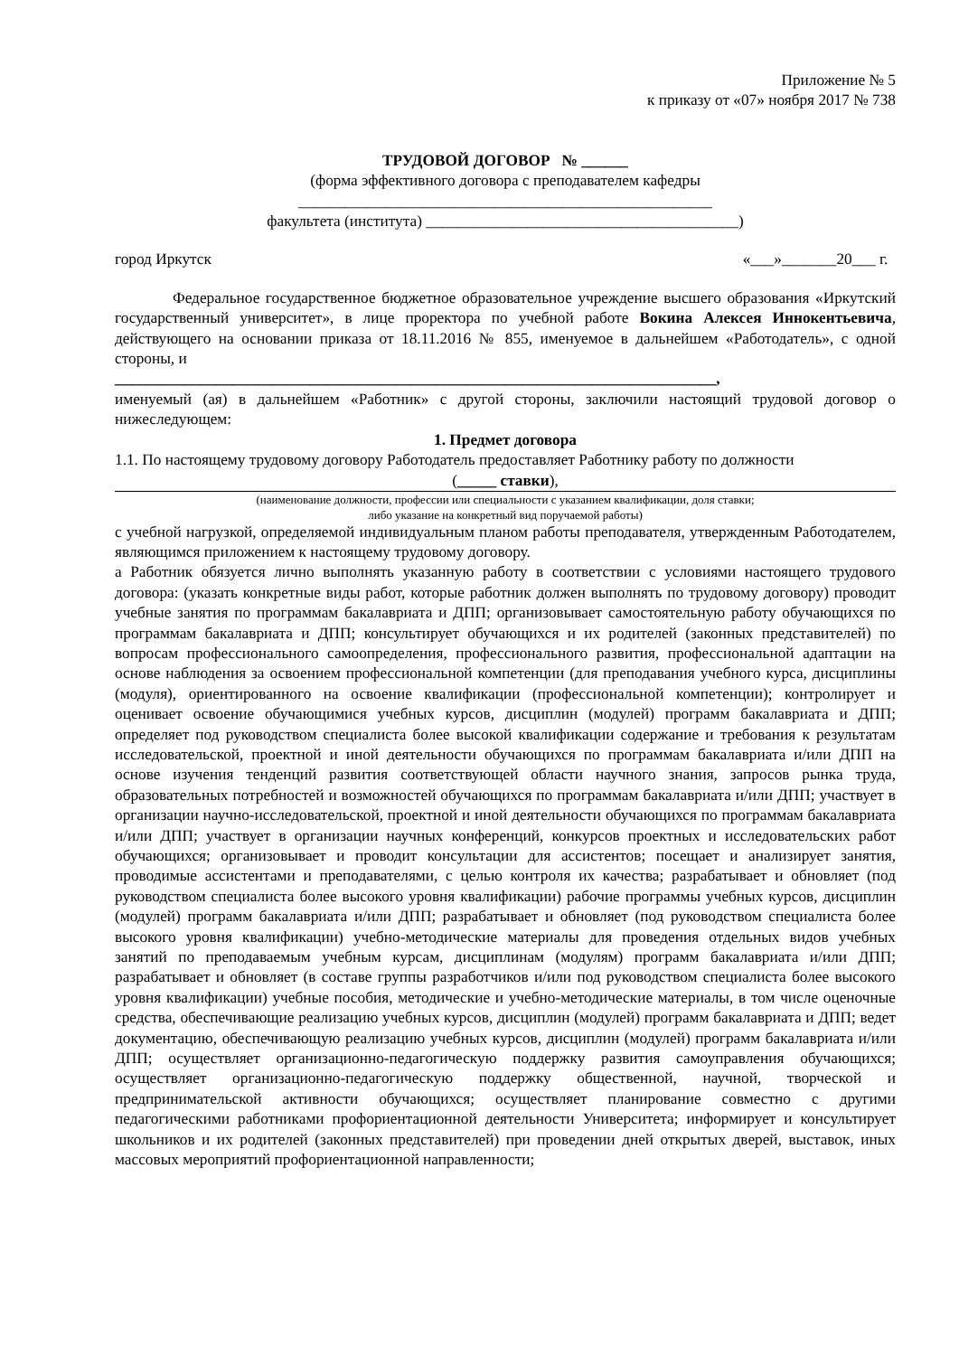Приложение № 5
к приказу от «07» ноября 2017 № 738
ТРУДОВОЙ ДОГОВОР № ______
(форма эффективного договора с преподавателем кафедры
_____________________________________________________
факультета (института) ________________________________________)
город Иркутск «___»_______20___ г.
Федеральное государственное бюджетное образовательное учреждение высшего образования «Иркутский государственный университет», в лице проректора по учебной работе Вокина Алексея Иннокентьевича, действующего на основании приказа от 18.11.2016 № 855, именуемое в дальнейшем «Работодатель», с одной стороны, и
_____________________________________________________________________________,
именуемый (ая) в дальнейшем «Работник» с другой стороны, заключили настоящий трудовой договор о нижеследующем:
1. Предмет договора
1.1. По настоящему трудовому договору Работодатель предоставляет Работнику работу по должности
(_____ ставки),
(наименование должности, профессии или специальности с указанием квалификации, доля ставки;
либо указание на конкретный вид поручаемой работы)
с учебной нагрузкой, определяемой индивидуальным планом работы преподавателя, утвержденным Работодателем, являющимся приложением к настоящему трудовому договору.
а Работник обязуется лично выполнять указанную работу в соответствии с условиями настоящего трудового договора: (указать конкретные виды работ, которые работник должен выполнять по трудовому договору) проводит учебные занятия по программам бакалавриата и ДПП; организовывает самостоятельную работу обучающихся по программам бакалавриата и ДПП; консультирует обучающихся и их родителей (законных представителей) по вопросам профессионального самоопределения, профессионального развития, профессиональной адаптации на основе наблюдения за освоением профессиональной компетенции (для преподавания учебного курса, дисциплины (модуля), ориентированного на освоение квалификации (профессиональной компетенции); контролирует и оценивает освоение обучающимися учебных курсов, дисциплин (модулей) программ бакалавриата и ДПП; определяет под руководством специалиста более высокой квалификации содержание и требования к результатам исследовательской, проектной и иной деятельности обучающихся по программам бакалавриата и/или ДПП на основе изучения тенденций развития соответствующей области научного знания, запросов рынка труда, образовательных потребностей и возможностей обучающихся по программам бакалавриата и/или ДПП; участвует в организации научно-исследовательской, проектной и иной деятельности обучающихся по программам бакалавриата и/или ДПП; участвует в организации научных конференций, конкурсов проектных и исследовательских работ обучающихся; организовывает и проводит консультации для ассистентов; посещает и анализирует занятия, проводимые ассистентами и преподавателями, с целью контроля их качества; разрабатывает и обновляет (под руководством специалиста более высокого уровня квалификации) рабочие программы учебных курсов, дисциплин (модулей) программ бакалавриата и/или ДПП; разрабатывает и обновляет (под руководством специалиста более высокого уровня квалификации) учебно-методические материалы для проведения отдельных видов учебных занятий по преподаваемым учебным курсам, дисциплинам (модулям) программ бакалавриата и/или ДПП; разрабатывает и обновляет (в составе группы разработчиков и/или под руководством специалиста более высокого уровня квалификации) учебные пособия, методические и учебно-методические материалы, в том числе оценочные средства, обеспечивающие реализацию учебных курсов, дисциплин (модулей) программ бакалавриата и ДПП; ведет документацию, обеспечивающую реализацию учебных курсов, дисциплин (модулей) программ бакалавриата и/или ДПП; осуществляет организационно-педагогическую поддержку развития самоуправления обучающихся; осуществляет организационно-педагогическую поддержку общественной, научной, творческой и предпринимательской активности обучающихся; осуществляет планирование совместно с другими педагогическими работниками профориентационной деятельности Университета; информирует и консультирует школьников и их родителей (законных представителей) при проведении дней открытых дверей, выставок, иных массовых мероприятий профориентационной направленности;